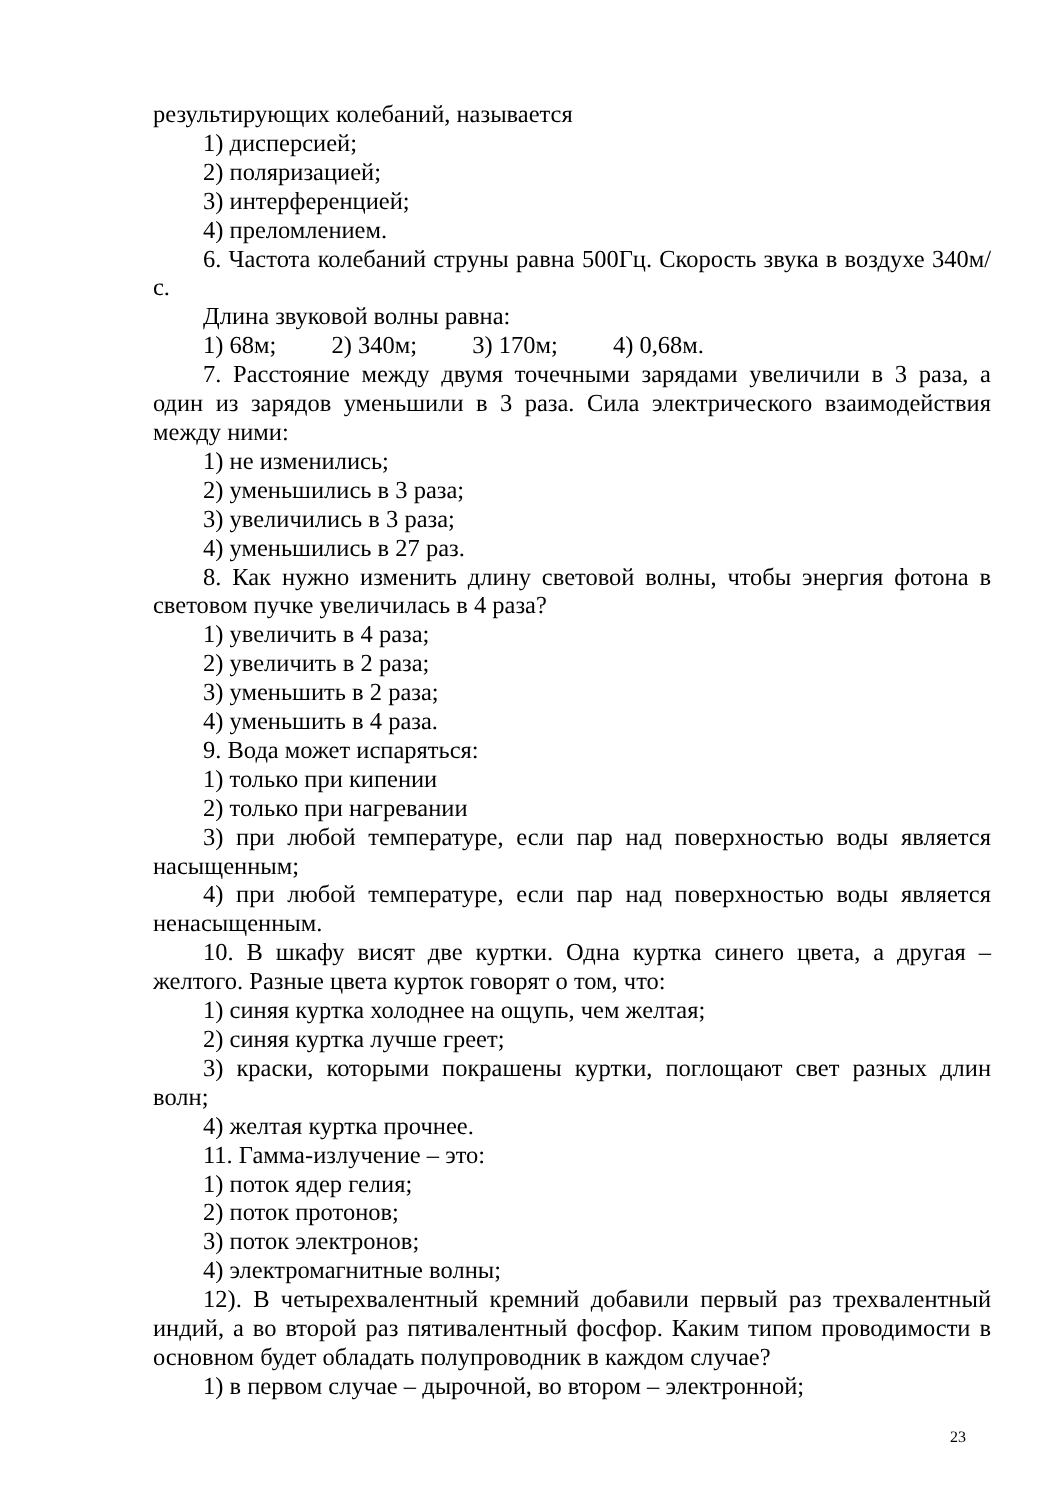результирующих колебаний, называется
1) дисперсией;
2) поляризацией;
3) интерференцией;
4) преломлением.
6. Частота колебаний струны равна 500Гц. Скорость звука в воздухе 340м/с.
Длина звуковой волны равна:
1) 68м; 2) 340м; 3) 170м; 4) 0,68м.
7. Расстояние между двумя точечными зарядами увеличили в 3 раза, а один из зарядов уменьшили в 3 раза. Сила электрического взаимодействия между ними:
1) не изменились;
2) уменьшились в 3 раза;
3) увеличились в 3 раза;
4) уменьшились в 27 раз.
8. Как нужно изменить длину световой волны, чтобы энергия фотона в световом пучке увеличилась в 4 раза?
1) увеличить в 4 раза;
2) увеличить в 2 раза;
3) уменьшить в 2 раза;
4) уменьшить в 4 раза.
9. Вода может испаряться:
1) только при кипении
2) только при нагревании
3) при любой температуре, если пар над поверхностью воды является насыщенным;
4) при любой температуре, если пар над поверхностью воды является ненасыщенным.
10. В шкафу висят две куртки. Одна куртка синего цвета, а другая – желтого. Разные цвета курток говорят о том, что:
1) синяя куртка холоднее на ощупь, чем желтая;
2) синяя куртка лучше греет;
3) краски, которыми покрашены куртки, поглощают свет разных длин волн;
4) желтая куртка прочнее.
11. Гамма-излучение – это:
1) поток ядер гелия;
2) поток протонов;
3) поток электронов;
4) электромагнитные волны;
12). В четырехвалентный кремний добавили первый раз трехвалентный индий, а во второй раз пятивалентный фосфор. Каким типом проводимости в основном будет обладать полупроводник в каждом случае?
1) в первом случае – дырочной, во втором – электронной;
23